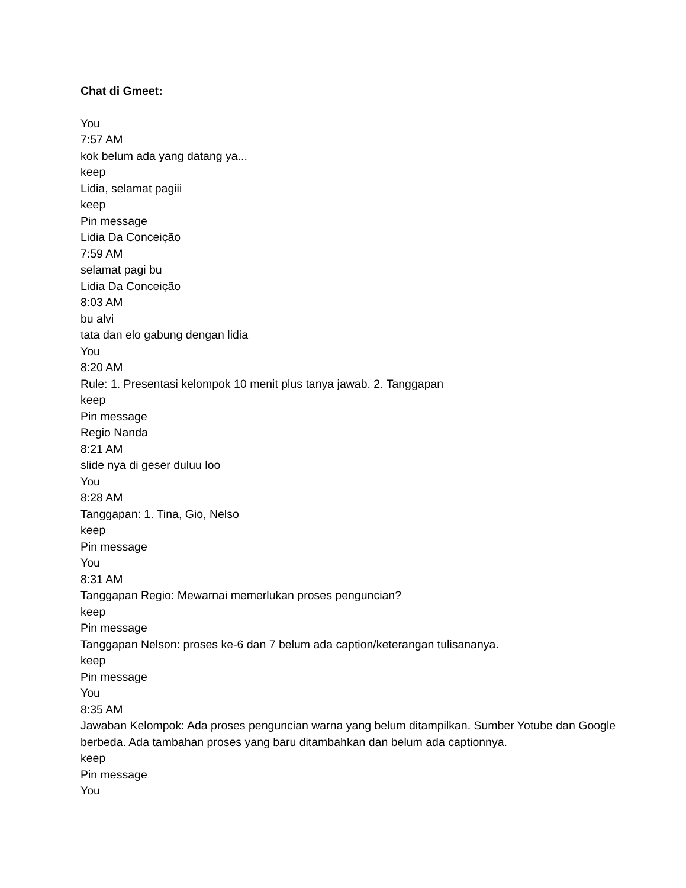Chat di Gmeet:
You
7:57 AM
kok belum ada yang datang ya...
keep
Lidia, selamat pagiii
keep
Pin message
Lidia Da Conceição
7:59 AM
selamat pagi bu
Lidia Da Conceição
8:03 AM
bu alvi
tata dan elo gabung dengan lidia
You
8:20 AM
Rule: 1. Presentasi kelompok 10 menit plus tanya jawab. 2. Tanggapan
keep
Pin message
Regio Nanda
8:21 AM
slide nya di geser duluu loo
You
8:28 AM
Tanggapan: 1. Tina, Gio, Nelso
keep
Pin message
You
8:31 AM
Tanggapan Regio: Mewarnai memerlukan proses penguncian?
keep
Pin message
Tanggapan Nelson: proses ke-6 dan 7 belum ada caption/keterangan tulisananya.
keep
Pin message
You
8:35 AM
Jawaban Kelompok: Ada proses penguncian warna yang belum ditampilkan. Sumber Yotube dan Google berbeda. Ada tambahan proses yang baru ditambahkan dan belum ada captionnya.
keep
Pin message
You